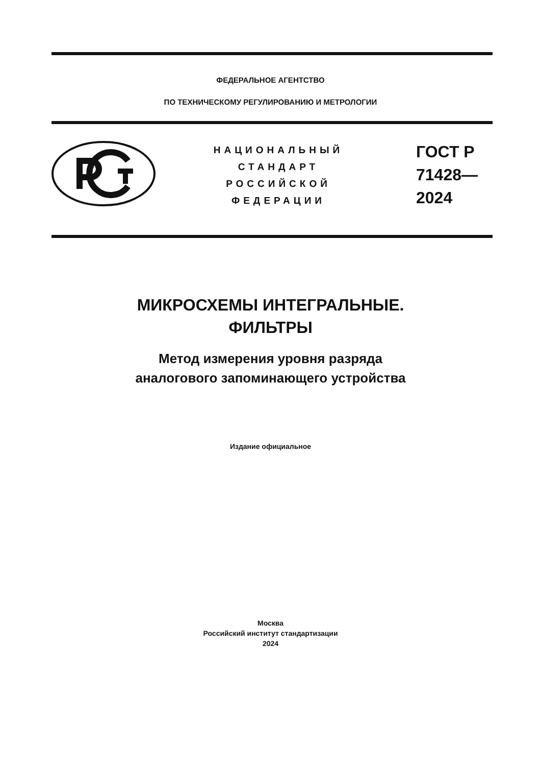ФЕДЕРАЛЬНОЕ АГЕНТСТВО
ПО ТЕХНИЧЕСКОМУ РЕГУЛИРОВАНИЮ И МЕТРОЛОГИИ
НАЦИОНАЛЬНЫЙ
СТАНДАРТ
РОССИЙСКОЙ
ФЕДЕРАЦИИ
ГОСТ Р
71428—
2024
МИКРОСХЕМЫ ИНТЕГРАЛЬНЫЕ.
ФИЛЬТРЫ
Метод измерения уровня разряда
аналогового запоминающего устройства
Издание официальное
Москва
Российский институт стандартизации
2024